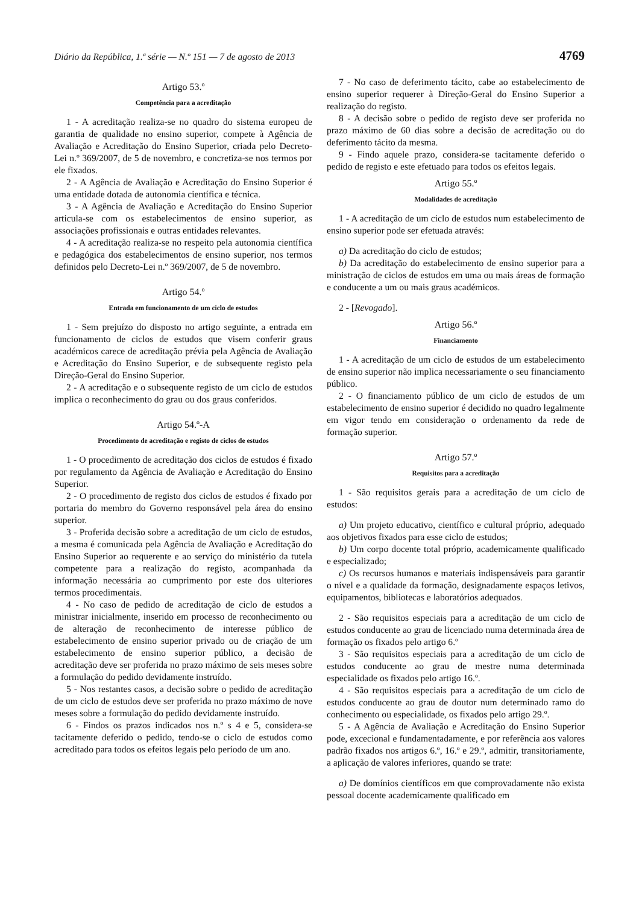Diário da República, 1.ª série — N.º 151 — 7 de agosto de 2013 4769
Artigo 53.º
Competência para a acreditação
1 - A acreditação realiza-se no quadro do sistema europeu de garantia de qualidade no ensino superior, compete à Agência de Avaliação e Acreditação do Ensino Superior, criada pelo Decreto-Lei n.º 369/2007, de 5 de novembro, e concretiza-se nos termos por ele fixados.
2 - A Agência de Avaliação e Acreditação do Ensino Superior é uma entidade dotada de autonomia científica e técnica.
3 - A Agência de Avaliação e Acreditação do Ensino Superior articula-se com os estabelecimentos de ensino superior, as associações profissionais e outras entidades relevantes.
4 - A acreditação realiza-se no respeito pela autonomia científica e pedagógica dos estabelecimentos de ensino superior, nos termos definidos pelo Decreto-Lei n.º 369/2007, de 5 de novembro.
Artigo 54.º
Entrada em funcionamento de um ciclo de estudos
1 - Sem prejuízo do disposto no artigo seguinte, a entrada em funcionamento de ciclos de estudos que visem conferir graus académicos carece de acreditação prévia pela Agência de Avaliação e Acreditação do Ensino Superior, e de subsequente registo pela Direção-Geral do Ensino Superior.
2 - A acreditação e o subsequente registo de um ciclo de estudos implica o reconhecimento do grau ou dos graus conferidos.
Artigo 54.º-A
Procedimento de acreditação e registo de ciclos de estudos
1 - O procedimento de acreditação dos ciclos de estudos é fixado por regulamento da Agência de Avaliação e Acreditação do Ensino Superior.
2 - O procedimento de registo dos ciclos de estudos é fixado por portaria do membro do Governo responsável pela área do ensino superior.
3 - Proferida decisão sobre a acreditação de um ciclo de estudos, a mesma é comunicada pela Agência de Avaliação e Acreditação do Ensino Superior ao requerente e ao serviço do ministério da tutela competente para a realização do registo, acompanhada da informação necessária ao cumprimento por este dos ulteriores termos procedimentais.
4 - No caso de pedido de acreditação de ciclo de estudos a ministrar inicialmente, inserido em processo de reconhecimento ou de alteração de reconhecimento de interesse público de estabelecimento de ensino superior privado ou de criação de um estabelecimento de ensino superior público, a decisão de acreditação deve ser proferida no prazo máximo de seis meses sobre a formulação do pedido devidamente instruído.
5 - Nos restantes casos, a decisão sobre o pedido de acreditação de um ciclo de estudos deve ser proferida no prazo máximo de nove meses sobre a formulação do pedido devidamente instruído.
6 - Findos os prazos indicados nos n.º s 4 e 5, considera-se tacitamente deferido o pedido, tendo-se o ciclo de estudos como acreditado para todos os efeitos legais pelo período de um ano.
7 - No caso de deferimento tácito, cabe ao estabelecimento de ensino superior requerer à Direção-Geral do Ensino Superior a realização do registo.
8 - A decisão sobre o pedido de registo deve ser proferida no prazo máximo de 60 dias sobre a decisão de acreditação ou do deferimento tácito da mesma.
9 - Findo aquele prazo, considera-se tacitamente deferido o pedido de registo e este efetuado para todos os efeitos legais.
Artigo 55.º
Modalidades de acreditação
1 - A acreditação de um ciclo de estudos num estabelecimento de ensino superior pode ser efetuada através:
a) Da acreditação do ciclo de estudos;
b) Da acreditação do estabelecimento de ensino superior para a ministração de ciclos de estudos em uma ou mais áreas de formação e conducente a um ou mais graus académicos.
2 - [Revogado].
Artigo 56.º
Financiamento
1 - A acreditação de um ciclo de estudos de um estabelecimento de ensino superior não implica necessariamente o seu financiamento público.
2 - O financiamento público de um ciclo de estudos de um estabelecimento de ensino superior é decidido no quadro legalmente em vigor tendo em consideração o ordenamento da rede de formação superior.
Artigo 57.º
Requisitos para a acreditação
1 - São requisitos gerais para a acreditação de um ciclo de estudos:
a) Um projeto educativo, científico e cultural próprio, adequado aos objetivos fixados para esse ciclo de estudos;
b) Um corpo docente total próprio, academicamente qualificado e especializado;
c) Os recursos humanos e materiais indispensáveis para garantir o nível e a qualidade da formação, designadamente espaços letivos, equipamentos, bibliotecas e laboratórios adequados.
2 - São requisitos especiais para a acreditação de um ciclo de estudos conducente ao grau de licenciado numa determinada área de formação os fixados pelo artigo 6.º
3 - São requisitos especiais para a acreditação de um ciclo de estudos conducente ao grau de mestre numa determinada especialidade os fixados pelo artigo 16.º.
4 - São requisitos especiais para a acreditação de um ciclo de estudos conducente ao grau de doutor num determinado ramo do conhecimento ou especialidade, os fixados pelo artigo 29.º.
5 - A Agência de Avaliação e Acreditação do Ensino Superior pode, excecional e fundamentadamente, e por referência aos valores padrão fixados nos artigos 6.º, 16.º e 29.º, admitir, transitoriamente, a aplicação de valores inferiores, quando se trate:
a) De domínios científicos em que comprovadamente não exista pessoal docente academicamente qualificado em